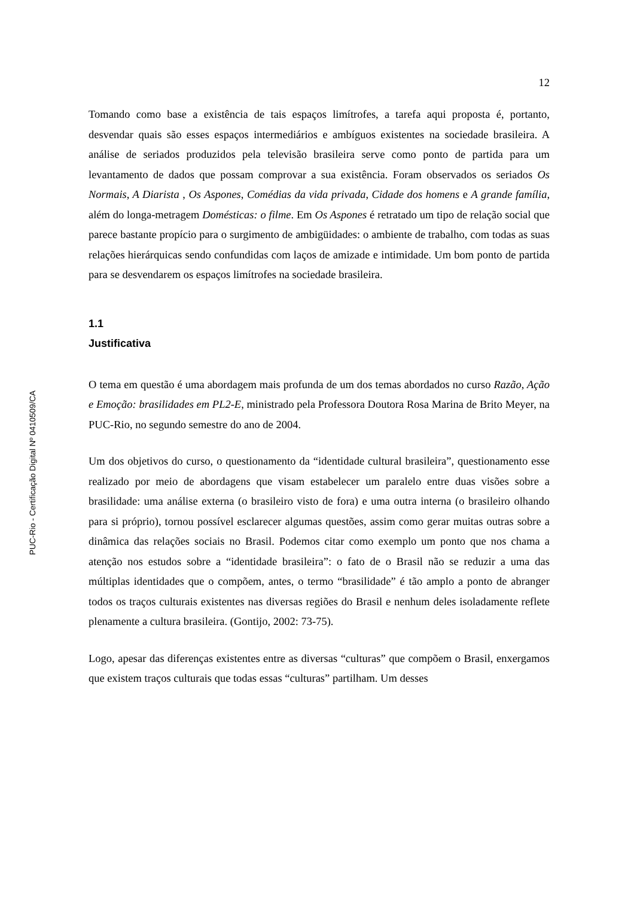PUC-Rio - Certificação Digital Nº 0410509/CA
12
Tomando como base a existência de tais espaços limítrofes, a tarefa aqui proposta é, portanto, desvendar quais são esses espaços intermediários e ambíguos existentes na sociedade brasileira. A análise de seriados produzidos pela televisão brasileira serve como ponto de partida para um levantamento de dados que possam comprovar a sua existência. Foram observados os seriados Os Normais, A Diarista , Os Aspones, Comédias da vida privada, Cidade dos homens e A grande família, além do longa-metragem Domésticas: o filme. Em Os Aspones é retratado um tipo de relação social que parece bastante propício para o surgimento de ambigüidades: o ambiente de trabalho, com todas as suas relações hierárquicas sendo confundidas com laços de amizade e intimidade. Um bom ponto de partida para se desvendarem os espaços limítrofes na sociedade brasileira.
1.1
Justificativa
O tema em questão é uma abordagem mais profunda de um dos temas abordados no curso Razão, Ação e Emoção: brasilidades em PL2-E, ministrado pela Professora Doutora Rosa Marina de Brito Meyer, na PUC-Rio, no segundo semestre do ano de 2004.
Um dos objetivos do curso, o questionamento da “identidade cultural brasileira”, questionamento esse realizado por meio de abordagens que visam estabelecer um paralelo entre duas visões sobre a brasilidade: uma análise externa (o brasileiro visto de fora) e uma outra interna (o brasileiro olhando para si próprio), tornou possível esclarecer algumas questões, assim como gerar muitas outras sobre a dinâmica das relações sociais no Brasil. Podemos citar como exemplo um ponto que nos chama a atenção nos estudos sobre a “identidade brasileira”: o fato de o Brasil não se reduzir a uma das múltiplas identidades que o compõem, antes, o termo “brasilidade” é tão amplo a ponto de abranger todos os traços culturais existentes nas diversas regiões do Brasil e nenhum deles isoladamente reflete plenamente a cultura brasileira. (Gontijo, 2002: 73-75).
Logo, apesar das diferenças existentes entre as diversas “culturas” que compõem o Brasil, enxergamos que existem traços culturais que todas essas “culturas” partilham. Um desses